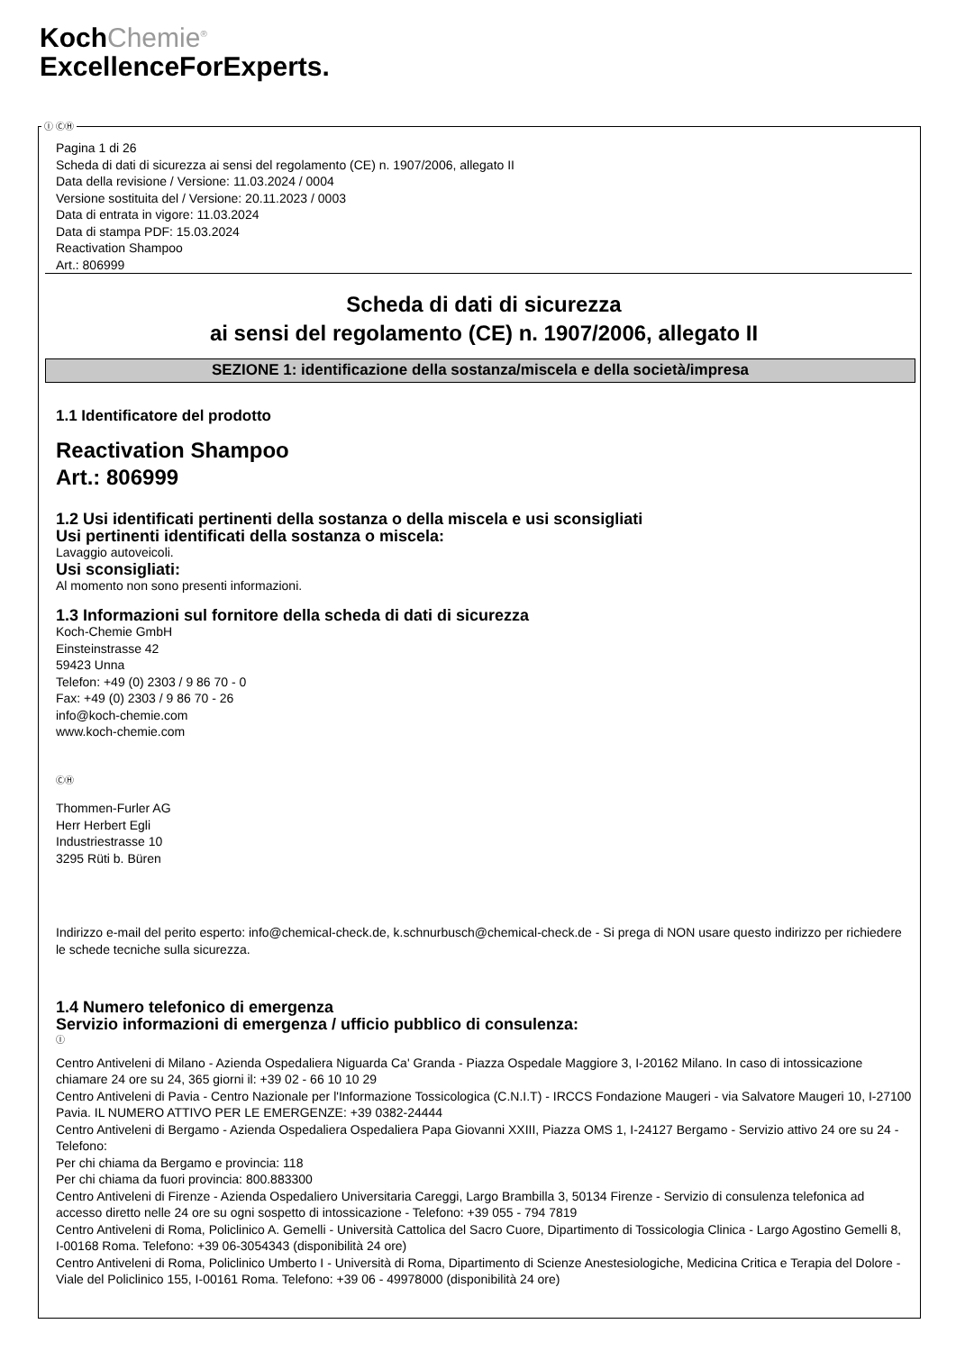KochChemie<sup>®</sup>
ExcellenceForExperts.
Ⓘ ⒸⒽ
Pagina 1 di 26
Scheda di dati di sicurezza ai sensi del regolamento (CE) n. 1907/2006, allegato II
Data della revisione / Versione: 11.03.2024 / 0004
Versione sostituita del / Versione: 20.11.2023 / 0003
Data di entrata in vigore: 11.03.2024
Data di stampa PDF: 15.03.2024
Reactivation Shampoo
Art.: 806999
Scheda di dati di sicurezza
ai sensi del regolamento (CE) n. 1907/2006, allegato II
SEZIONE 1: identificazione della sostanza/miscela e della società/impresa
1.1 Identificatore del prodotto
Reactivation Shampoo
Art.: 806999
1.2 Usi identificati pertinenti della sostanza o della miscela e usi sconsigliati
Usi pertinenti identificati della sostanza o miscela:
Lavaggio autoveicoli.
Usi sconsigliati:
Al momento non sono presenti informazioni.
1.3 Informazioni sul fornitore della scheda di dati di sicurezza
Koch-Chemie GmbH
Einsteinstrasse 42
59423 Unna
Telefon: +49 (0) 2303 / 9 86 70 - 0
Fax: +49 (0) 2303 / 9 86 70 - 26
info@koch-chemie.com
www.koch-chemie.com
ⒸⒽ
Thommen-Furler AG
Herr Herbert Egli
Industriestrasse 10
3295 Rüti b. Büren
Indirizzo e-mail del perito esperto: info@chemical-check.de, k.schnurbusch@chemical-check.de - Si prega di NON usare questo indirizzo per richiedere le schede tecniche sulla sicurezza.
1.4 Numero telefonico di emergenza
Servizio informazioni di emergenza / ufficio pubblico di consulenza:
Ⓘ
Centro Antiveleni di Milano - Azienda Ospedaliera Niguarda Ca' Granda - Piazza Ospedale Maggiore 3, I-20162 Milano. In caso di intossicazione chiamare 24 ore su 24, 365 giorni il: +39 02 - 66 10 10 29
Centro Antiveleni di Pavia - Centro Nazionale per l'Informazione Tossicologica (C.N.I.T) - IRCCS Fondazione Maugeri - via Salvatore Maugeri 10, I-27100 Pavia. IL NUMERO ATTIVO PER LE EMERGENZE: +39 0382-24444
Centro Antiveleni di Bergamo - Azienda Ospedaliera Ospedaliera Papa Giovanni XXIII, Piazza OMS 1, I-24127 Bergamo - Servizio attivo 24 ore su 24 - Telefono:
Per chi chiama da Bergamo e provincia: 118
Per chi chiama da fuori provincia: 800.883300
Centro Antiveleni di Firenze - Azienda Ospedaliero Universitaria Careggi, Largo Brambilla 3, 50134 Firenze - Servizio di consulenza telefonica ad accesso diretto nelle 24 ore su ogni sospetto di intossicazione - Telefono: +39 055 - 794 7819
Centro Antiveleni di Roma, Policlinico A. Gemelli - Università Cattolica del Sacro Cuore, Dipartimento di Tossicologia Clinica - Largo Agostino Gemelli 8, I-00168 Roma. Telefono: +39 06-3054343 (disponibilità 24 ore)
Centro Antiveleni di Roma, Policlinico Umberto I - Università di Roma, Dipartimento di Scienze Anestesiologiche, Medicina Critica e Terapia del Dolore - Viale del Policlinico 155, I-00161 Roma. Telefono: +39 06 - 49978000 (disponibilità 24 ore)